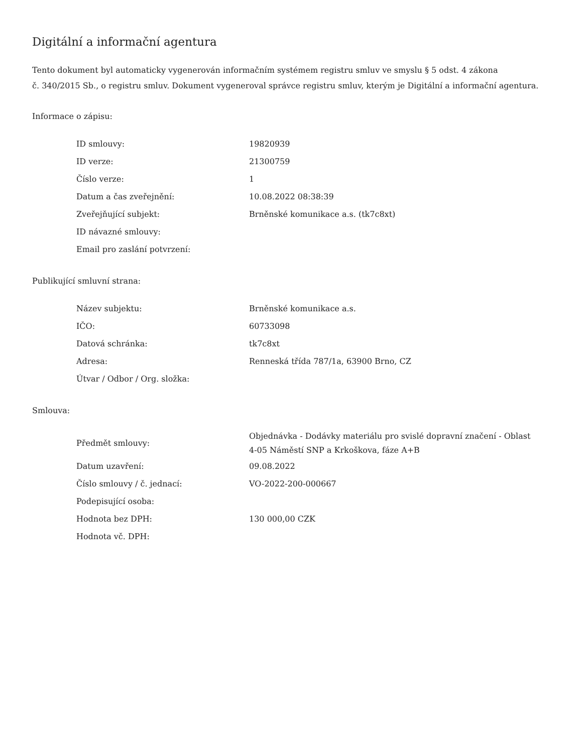Digitální a informační agentura
Tento dokument byl automaticky vygenerován informačním systémem registru smluv ve smyslu § 5 odst. 4 zákona
č. 340/2015 Sb., o registru smluv. Dokument vygeneroval správce registru smluv, kterým je Digitální a informační agentura.
Informace o zápisu:
| ID smlouvy: | 19820939 |
| ID verze: | 21300759 |
| Číslo verze: | 1 |
| Datum a čas zveřejnění: | 10.08.2022 08:38:39 |
| Zveřejňující subjekt: | Brněnské komunikace a.s. (tk7c8xt) |
| ID návazné smlouvy: | |
| Email pro zaslání potvrzení: | |
Publikující smluvní strana:
| Název subjektu: | Brněnské komunikace a.s. |
| IČO: | 60733098 |
| Datová schránka: | tk7c8xt |
| Adresa: | Renneská třída 787/1a, 63900 Brno, CZ |
| Útvar / Odbor / Org. složka: | |
Smlouva:
| Předmět smlouvy: | Objednávka - Dodávky materiálu pro svislé dopravní značení - Oblast 4-05 Náměstí SNP a Krkoškova, fáze A+B |
| Datum uzavření: | 09.08.2022 |
| Číslo smlouvy / č. jednací: | VO-2022-200-000667 |
| Podepisující osoba: | |
| Hodnota bez DPH: | 130 000,00 CZK |
| Hodnota vč. DPH: | |